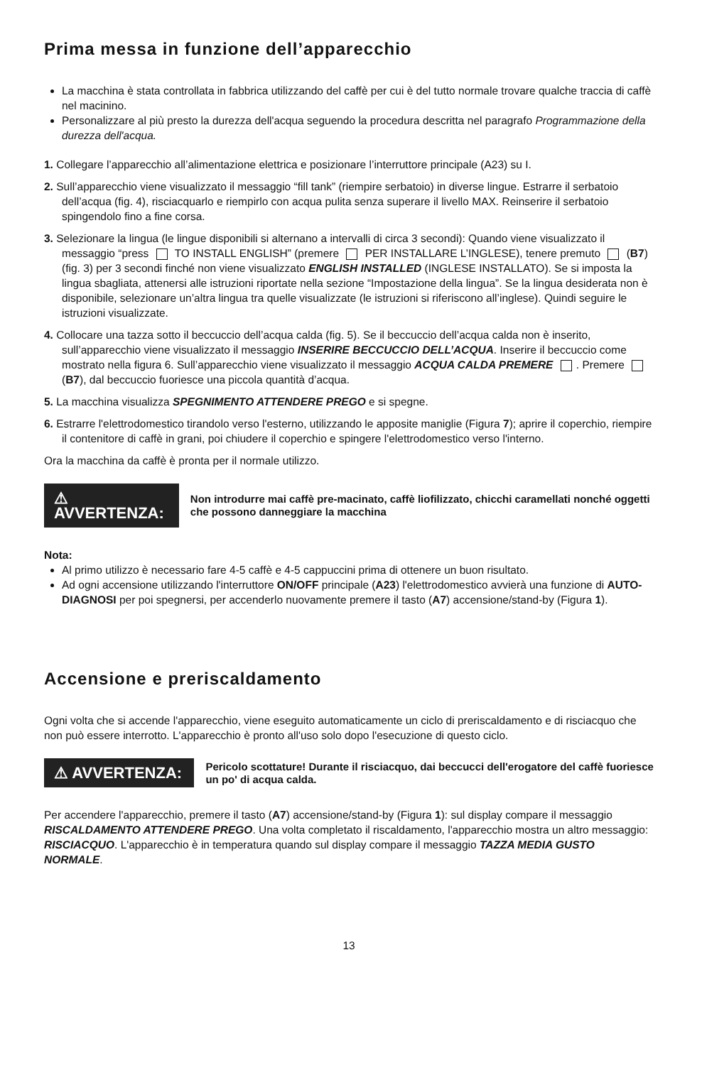Prima messa in funzione dell’apparecchio
La macchina è stata controllata in fabbrica utilizzando del caffè per cui è del tutto normale trovare qualche traccia di caffè nel macinino.
Personalizzare al più presto la durezza dell'acqua seguendo la procedura descritta nel paragrafo Programmazione della durezza dell'acqua.
1. Collegare l’apparecchio all’alimentazione elettrica e posizionare l’interruttore principale (A23) su I.
2. Sull’apparecchio viene visualizzato il messaggio “fill tank” (riempire serbatoio) in diverse lingue. Estrarre il serbatoio dell’acqua (fig. 4), risciacquarlo e riempirlo con acqua pulita senza superare il livello MAX. Reinserire il serbatoio spingendolo fino a fine corsa.
3. Selezionare la lingua (le lingue disponibili si alternano a intervalli di circa 3 secondi): Quando viene visualizzato il messaggio “press TO INSTALL ENGLISH” (premere PER INSTALLARE L’INGLESE), tenere premuto (B7) (fig. 3) per 3 secondi finché non viene visualizzato ENGLISH INSTALLED (INGLESE INSTALLATO). Se si imposta la lingua sbagliata, attenersi alle istruzioni riportate nella sezione “Impostazione della lingua”. Se la lingua desiderata non è disponibile, selezionare un’altra lingua tra quelle visualizzate (le istruzioni si riferiscono all’inglese). Quindi seguire le istruzioni visualizzate.
4. Collocare una tazza sotto il beccuccio dell’acqua calda (fig. 5). Se il beccuccio dell’acqua calda non è inserito, sull’apparecchio viene visualizzato il messaggio INSERIRE BECCUCCIO DELL’ACQUA. Inserire il beccuccio come mostrato nella figura 6. Sull’apparecchio viene visualizzato il messaggio ACQUA CALDA PREMERE . Premere (B7), dal beccuccio fuoriesce una piccola quantità d’acqua.
5. La macchina visualizza SPEGNIMENTO ATTENDERE PREGO e si spegne.
6. Estrarre l'elettrodomestico tirandolo verso l'esterno, utilizzando le apposite maniglie (Figura 7); aprire il coperchio, riempire il contenitore di caffè in grani, poi chiudere il coperchio e spingere l'elettrodomestico verso l'interno.
Ora la macchina da caffè è pronta per il normale utilizzo.
⚠ AVVERTENZA:
Non introdurre mai caffè pre-macinato, caffè liofilizzato, chicchi caramellati nonché oggetti che possono danneggiare la macchina
Nota:
Al primo utilizzo è necessario fare 4-5 caffè e 4-5 cappuccini prima di ottenere un buon risultato.
Ad ogni accensione utilizzando l'interruttore ON/OFF principale (A23) l'elettrodomestico avvierà una funzione di AUTO-DIAGNOSI per poi spegnersi, per accenderlo nuovamente premere il tasto (A7) accensione/stand-by (Figura 1).
Accensione e preriscaldamento
Ogni volta che si accende l'apparecchio, viene eseguito automaticamente un ciclo di preriscaldamento e di risciacquo che non può essere interrotto. L'apparecchio è pronto all'uso solo dopo l'esecuzione di questo ciclo.
⚠ AVVERTENZA:
Pericolo scottature! Durante il risciacquo, dai beccucci dell'erogatore del caffè fuoriesce un po' di acqua calda.
Per accendere l'apparecchio, premere il tasto (A7) accensione/stand-by (Figura 1): sul display compare il messaggio RISCALDAMENTO ATTENDERE PREGO. Una volta completato il riscaldamento, l'apparecchio mostra un altro messaggio: RISCIACQUO. L'apparecchio è in temperatura quando sul display compare il messaggio TAZZA MEDIA GUSTO NORMALE.
13